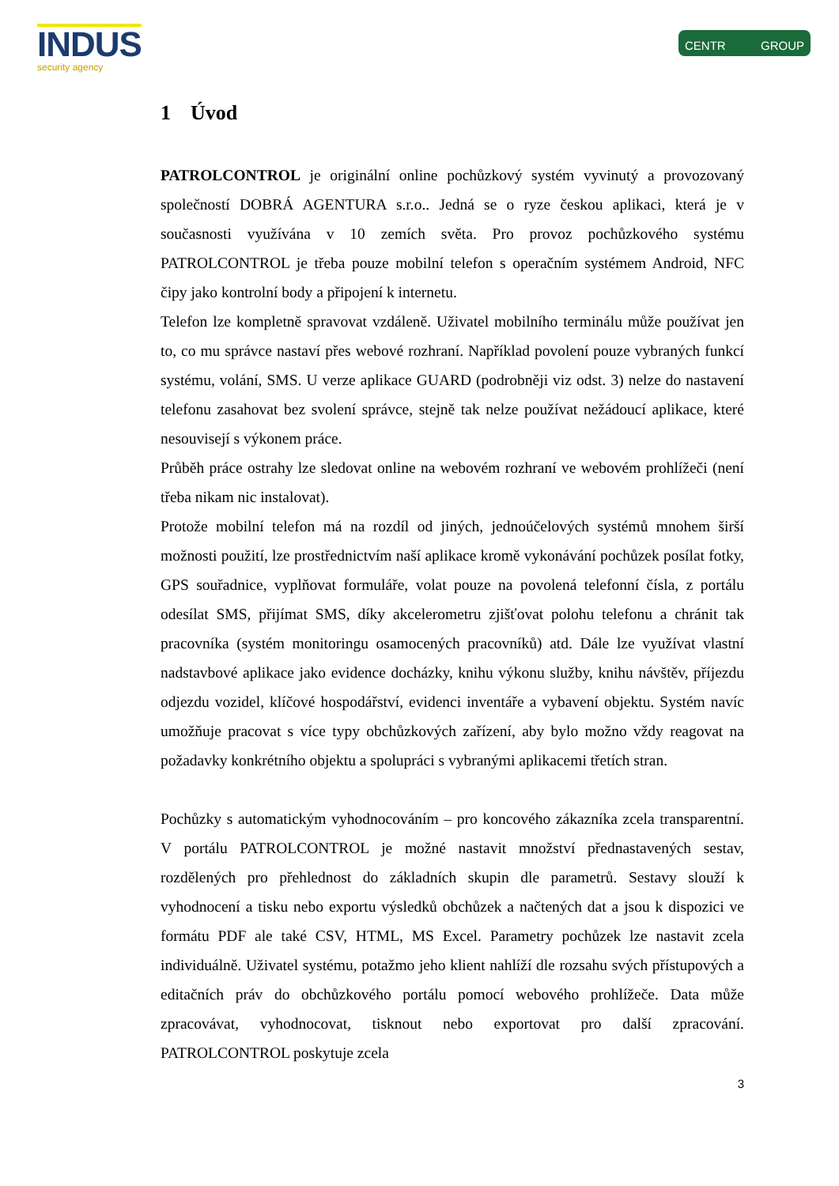INDUS
security agency
CENTR GROUP
1 Úvod
PATROLCONTROL je originální online pochůzkový systém vyvinutý a provozovaný společností DOBRÁ AGENTURA s.r.o.. Jedná se o ryze českou aplikaci, která je v současnosti využívána v 10 zemích světa. Pro provoz pochůzkového systému PATROLCONTROL je třeba pouze mobilní telefon s operačním systémem Android, NFC čipy jako kontrolní body a připojení k internetu.
Telefon lze kompletně spravovat vzdáleně. Uživatel mobilního terminálu může používat jen to, co mu správce nastaví přes webové rozhraní. Například povolení pouze vybraných funkcí systému, volání, SMS. U verze aplikace GUARD (podrobněji viz odst. 3) nelze do nastavení telefonu zasahovat bez svolení správce, stejně tak nelze používat nežádoucí aplikace, které nesouvisejí s výkonem práce.
Průběh práce ostrahy lze sledovat online na webovém rozhraní ve webovém prohlížeči (není třeba nikam nic instalovat).
Protože mobilní telefon má na rozdíl od jiných, jednoúčelových systémů mnohem širší možnosti použití, lze prostřednictvím naší aplikace kromě vykonávání pochůzek posílat fotky, GPS souřadnice, vyplňovat formuláře, volat pouze na povolená telefonní čísla, z portálu odesílat SMS, přijímat SMS, díky akcelerometru zjišťovat polohu telefonu a chránit tak pracovníka (systém monitoringu osamocených pracovníků) atd. Dále lze využívat vlastní nadstavbové aplikace jako evidence docházky, knihu výkonu služby, knihu návštěv, příjezdu odjezdu vozidel, klíčové hospodářství, evidenci inventáře a vybavení objektu. Systém navíc umožňuje pracovat s více typy obchůzkových zařízení, aby bylo možno vždy reagovat na požadavky konkrétního objektu a spolupráci s vybranými aplikacemi třetích stran.
Pochůzky s automatickým vyhodnocováním – pro koncového zákazníka zcela transparentní. V portálu PATROLCONTROL je možné nastavit množství přednastavených sestav, rozdělených pro přehlednost do základních skupin dle parametrů. Sestavy slouží k vyhodnocení a tisku nebo exportu výsledků obchůzek a načtených dat a jsou k dispozici ve formátu PDF ale také CSV, HTML, MS Excel. Parametry pochůzek lze nastavit zcela individuálně. Uživatel systému, potažmo jeho klient nahlíží dle rozsahu svých přístupových a editačních práv do obchůzkového portálu pomocí webového prohlížeče. Data může zpracovávat, vyhodnocovat, tisknout nebo exportovat pro další zpracování. PATROLCONTROL poskytuje zcela
3